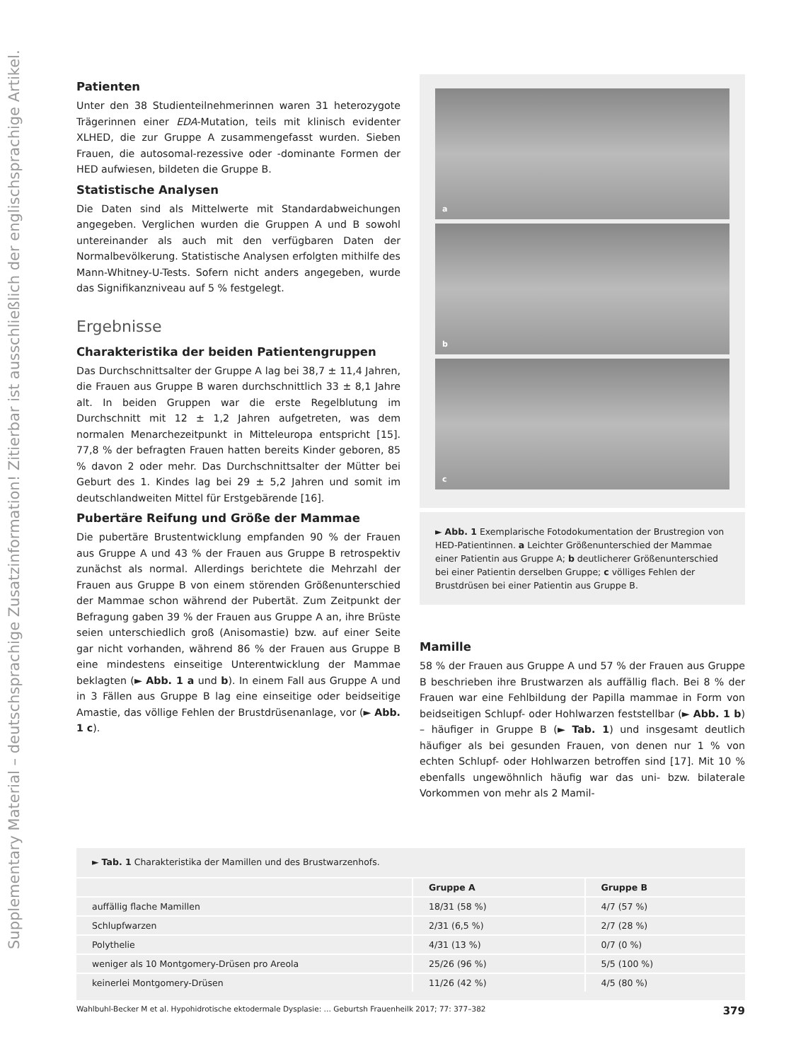Supplementary Material – deutschsprachige Zusatzinformation! Zitierbar ist ausschließlich der englischsprachige Artikel.
Patienten
Unter den 38 Studienteilnehmerinnen waren 31 heterozygote Trägerinnen einer EDA-Mutation, teils mit klinisch evidenter XLHED, die zur Gruppe A zusammengefasst wurden. Sieben Frauen, die autosomal-rezessive oder -dominante Formen der HED aufwiesen, bildeten die Gruppe B.
Statistische Analysen
Die Daten sind als Mittelwerte mit Standardabweichungen angegeben. Verglichen wurden die Gruppen A und B sowohl untereinander als auch mit den verfügbaren Daten der Normalbevölkerung. Statistische Analysen erfolgten mithilfe des Mann-Whitney-U-Tests. Sofern nicht anders angegeben, wurde das Signifikanzniveau auf 5 % festgelegt.
Ergebnisse
Charakteristika der beiden Patientengruppen
Das Durchschnittsalter der Gruppe A lag bei 38,7 ± 11,4 Jahren, die Frauen aus Gruppe B waren durchschnittlich 33 ± 8,1 Jahre alt. In beiden Gruppen war die erste Regelblutung im Durchschnitt mit 12 ± 1,2 Jahren aufgetreten, was dem normalen Menarchezeitpunkt in Mitteleuropa entspricht [15]. 77,8 % der befragten Frauen hatten bereits Kinder geboren, 85 % davon 2 oder mehr. Das Durchschnittsalter der Mütter bei Geburt des 1. Kindes lag bei 29 ± 5,2 Jahren und somit im deutschlandweiten Mittel für Erstgebärende [16].
Pubertäre Reifung und Größe der Mammae
Die pubertäre Brustentwicklung empfanden 90 % der Frauen aus Gruppe A und 43 % der Frauen aus Gruppe B retrospektiv zunächst als normal. Allerdings berichtete die Mehrzahl der Frauen aus Gruppe B von einem störenden Größenunterschied der Mammae schon während der Pubertät. Zum Zeitpunkt der Befragung gaben 39 % der Frauen aus Gruppe A an, ihre Brüste seien unterschiedlich groß (Anisomastie) bzw. auf einer Seite gar nicht vorhanden, während 86 % der Frauen aus Gruppe B eine mindestens einseitige Unterentwicklung der Mammae beklagten (► Abb. 1 a und b). In einem Fall aus Gruppe A und in 3 Fällen aus Gruppe B lag eine einseitige oder beidseitige Amastie, das völlige Fehlen der Brustdrüsenanlage, vor (► Abb. 1 c).
a
b
c
► Abb. 1 Exemplarische Fotodokumentation der Brustregion von HED-Patientinnen. a Leichter Größenunterschied der Mammae einer Patientin aus Gruppe A; b deutlicherer Größenunterschied bei einer Patientin derselben Gruppe; c völliges Fehlen der Brustdrüsen bei einer Patientin aus Gruppe B.
Mamille
58 % der Frauen aus Gruppe A und 57 % der Frauen aus Gruppe B beschrieben ihre Brustwarzen als auffällig flach. Bei 8 % der Frauen war eine Fehlbildung der Papilla mammae in Form von beidseitigen Schlupf- oder Hohlwarzen feststellbar (► Abb. 1 b) – häufiger in Gruppe B (► Tab. 1) und insgesamt deutlich häufiger als bei gesunden Frauen, von denen nur 1 % von echten Schlupf- oder Hohlwarzen betroffen sind [17]. Mit 10 % ebenfalls ungewöhnlich häufig war das uni- bzw. bilaterale Vorkommen von mehr als 2 Mamil-
► Tab. 1 Charakteristika der Mamillen und des Brustwarzenhofs.
| | Gruppe A | Gruppe B |
| --- | --- | --- |
| auffällig flache Mamillen | 18/31 (58 %) | 4/7 (57 %) |
| Schlupfwarzen | 2/31 (6,5 %) | 2/7 (28 %) |
| Polythelie | 4/31 (13 %) | 0/7 (0 %) |
| weniger als 10 Montgomery-Drüsen pro Areola | 25/26 (96 %) | 5/5 (100 %) |
| keinerlei Montgomery-Drüsen | 11/26 (42 %) | 4/5 (80 %) |
Wahlbuhl-Becker M et al. Hypohidrotische ektodermale Dysplasie: … Geburtsh Frauenheilk 2017; 77: 377–382 379